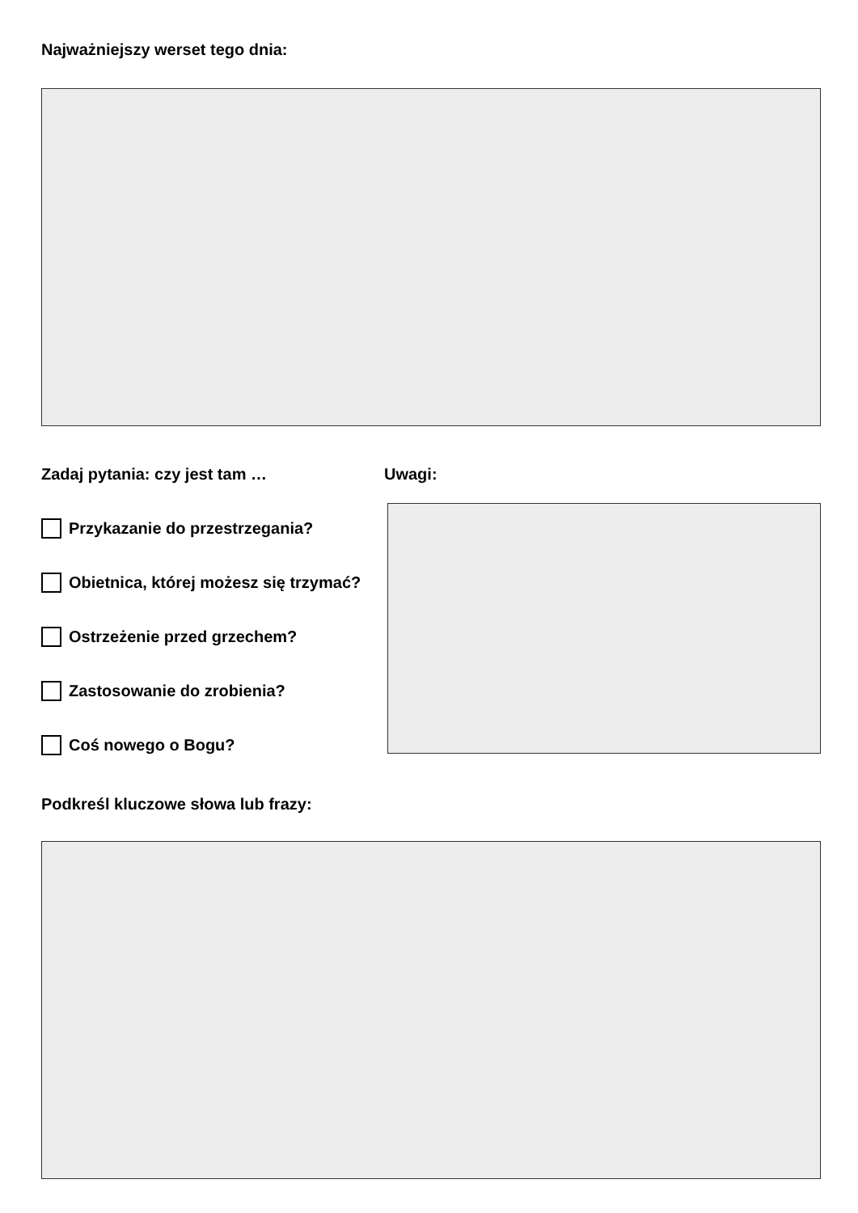Najważniejszy werset tego dnia:
Zadaj pytania: czy jest tam …
Przykazanie do przestrzegania?
Obietnica, której możesz się trzymać?
Ostrzeżenie przed grzechem?
Zastosowanie do zrobienia?
Coś nowego o Bogu?
Uwagi:
Podkreśl kluczowe słowa lub frazy: